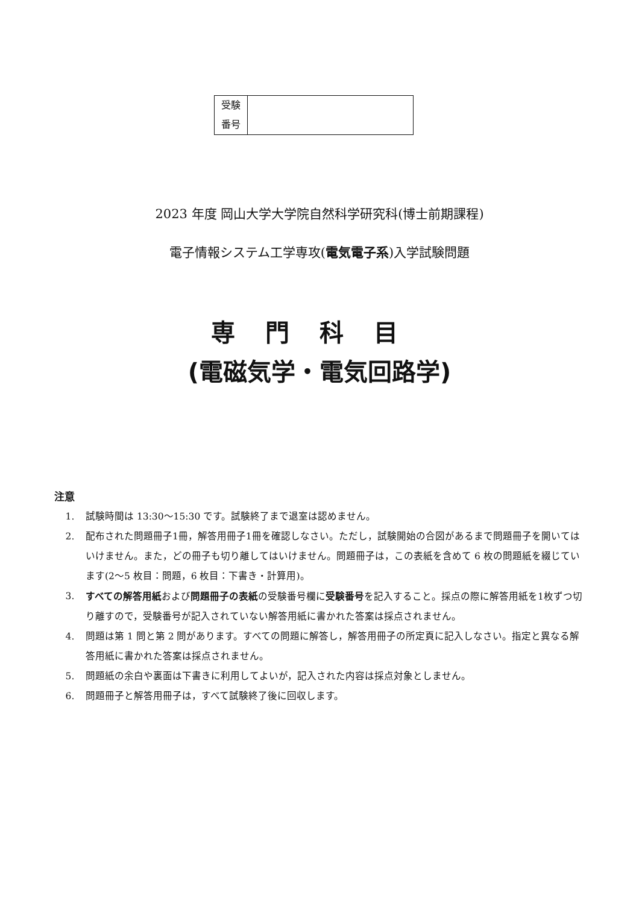| 受験 番号 | |
2023 年度 岡山大学大学院自然科学研究科(博士前期課程)
電子情報システム工学専攻(電気電子系)入学試験問題
専門科目
(電磁気学・電気回路学)
注意
1. 試験時間は 13:30～15:30 です。試験終了まで退室は認めません。
2. 配布された問題冊子1冊，解答用冊子1冊を確認しなさい。ただし，試験開始の合図があるまで問題冊子を開いてはいけません。また，どの冊子も切り離してはいけません。問題冊子は，この表紙を含めて 6 枚の問題紙を綴じています(2～5 枚目：問題，6 枚目：下書き・計算用)。
3. すべての解答用紙および問題冊子の表紙の受験番号欄に受験番号を記入すること。採点の際に解答用紙を1枚ずつ切り離すので，受験番号が記入されていない解答用紙に書かれた答案は採点されません。
4. 問題は第 1 問と第 2 問があります。すべての問題に解答し，解答用冊子の所定頁に記入しなさい。指定と異なる解答用紙に書かれた答案は採点されません。
5. 問題紙の余白や裏面は下書きに利用してよいが，記入された内容は採点対象としません。
6. 問題冊子と解答用冊子は，すべて試験終了後に回収します。